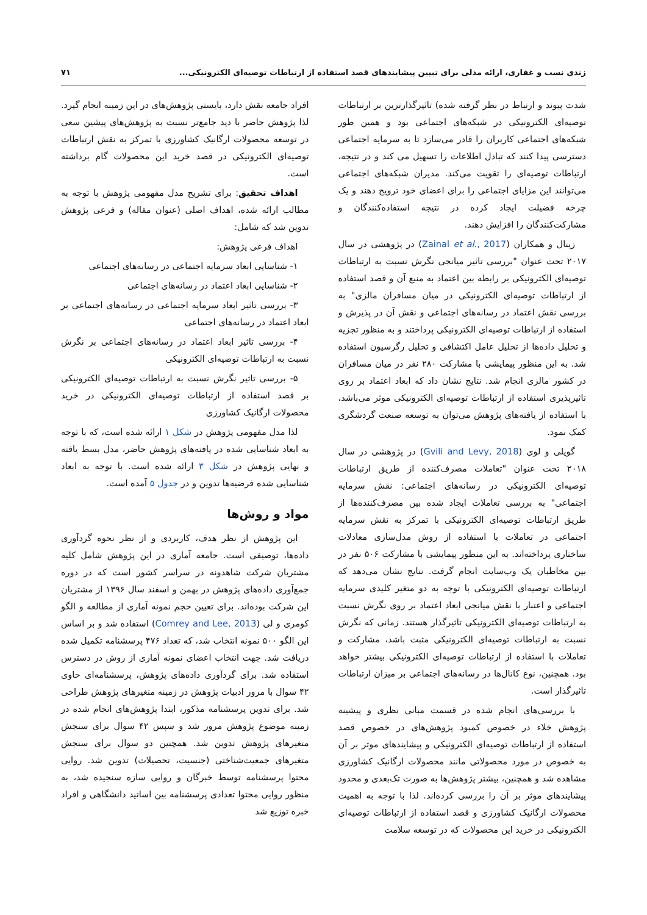زندی نسب و غفاری، ارائه مدلی برای تبیین پیشایندهای قصد استفاده از ارتباطات توصیه‌ای الکترونیکی... ۷۱
شدت پیوند و ارتباط در نظر گرفته شده) تاثیرگذارترین بر ارتباطات توصیه‌ای الکترونیکی در شبکه‌های اجتماعی بود و همین طور شبکه‌های اجتماعی کاربران را قادر می‌سازد تا به سرمایه اجتماعی دسترسی پیدا کنند که تبادل اطلاعات را تسهیل می کند و در نتیجه، ارتباطات توصیه‌ای را تقویت می‌کند. مدیران شبکه‌های اجتماعی می‌توانند این مزایای اجتماعی را برای اعضای خود ترویج دهند و یک چرخه فضیلت ایجاد کرده در نتیجه استفاده‌کنندگان و مشارکت‌کنندگان را افزایش دهند.
زینال و همکاران (Zainal et al., 2017) در پژوهشی در سال ۲۰۱۷ تحت عنوان "بررسی تاثیر میانجی نگرش نسبت به ارتباطات توصیه‌ای الکترونیکی بر رابطه بین اعتماد به منبع آن و قصد استفاده از ارتباطات توصیه‌ای الکترونیکی در میان مسافران مالزی" به بررسی نقش اعتماد در رسانه‌های اجتماعی و نقش آن در پذیرش و استفاده از ارتباطات توصیه‌ای الکترونیکی پرداختند و به منظور تجزیه و تحلیل داده‌ها از تحلیل عامل اکتشافی و تحلیل رگرسیون استفاده شد. به این منظور پیمایشی با مشارکت ۲۸۰ نفر در میان مسافران در کشور مالزی انجام شد. نتایج نشان داد که ابعاد اعتماد بر روی تاثیرپذیری استفاده از ارتباطات توصیه‌ای الکترونیکی موثر می‌باشد، با استفاده از یافته‌های پژوهش می‌توان به توسعه صنعت گردشگری کمک نمود.
گویلی و لوی (Gvili and Levy, 2018) در پژوهشی در سال ۲۰۱۸ تحت عنوان "تعاملات مصرف‌کننده از طریق ارتباطات توصیه‌ای الکترونیکی در رسانه‌های اجتماعی: نقش سرمایه اجتماعی" به بررسی تعاملات ایجاد شده بین مصرف‌کننده‌ها از طریق ارتباطات توصیه‌ای الکترونیکی با تمرکز به نقش سرمایه اجتماعی در تعاملات با استفاده از روش مدل‌سازی معادلات ساختاری پرداخته‌اند. به این منظور پیمایشی با مشارکت ۵۰۶ نفر در بین مخاطبان یک وب‌سایت انجام گرفت. نتایج نشان می‌دهد که ارتباطات توصیه‌ای الکترونیکی با توجه به دو متغیر کلیدی سرمایه اجتماعی و اعتبار با نقش میانجی ابعاد اعتماد بر روی نگرش نسبت به ارتباطات توصیه‌ای الکترونیکی تاثیرگذار هستند. زمانی که نگرش نسبت به ارتباطات توصیه‌ای الکترونیکی مثبت باشد، مشارکت و تعاملات با استفاده از ارتباطات توصیه‌ای الکترونیکی بیشتر خواهد بود. همچنین، نوع کانال‌ها در رسانه‌های اجتماعی بر میزان ارتباطات تاثیرگذار است.
با بررسی‌های انجام شده در قسمت مبانی نظری و پیشینه پژوهش خلاء در خصوص کمبود پژوهش‌های در خصوص قصد استفاده از ارتباطات توصیه‌ای الکترونیکی و پیشایندهای موثر بر آن به خصوص در مورد محصولاتی مانند محصولات ارگانیک کشاورزی مشاهده شد و همچنین، بیشتر پژوهش‌ها به صورت تک‌بعدی و محدود پیشایندهای موثر بر آن را بررسی کرده‌اند. لذا با توجه به اهمیت محصولات ارگانیک کشاورزی و قصد استفاده از ارتباطات توصیه‌ای الکترونیکی در خرید این محصولات که در توسعه سلامت
افراد جامعه نقش دارد، بایستی پژوهش‌های در این زمینه انجام گیرد. لذا پژوهش حاضر با دید جامع‌تر نسبت به پژوهش‌های پیشین سعی در توسعه محصولات ارگانیک کشاورزی با تمرکز به نقش ارتباطات توصیه‌ای الکترونیکی در قصد خرید این محصولات گام برداشته است.
اهداف تحقیق: برای تشریح مدل مفهومی پژوهش با توجه به مطالب ارائه شده، اهداف اصلی (عنوان مقاله) و فرعی پژوهش تدوین شد که شامل:
اهداف فرعی پژوهش:
۱- شناسایی ابعاد سرمایه اجتماعی در رسانه‌های اجتماعی
۲- شناسایی ابعاد اعتماد در رسانه‌های اجتماعی
۳- بررسی تاثیر ابعاد سرمایه اجتماعی در رسانه‌های اجتماعی بر ابعاد اعتماد در رسانه‌های اجتماعی
۴- بررسی تاثیر ابعاد اعتماد در رسانه‌های اجتماعی بر نگرش نسبت به ارتباطات توصیه‌ای الکترونیکی
۵- بررسی تاثیر نگرش نسبت به ارتباطات توصیه‌ای الکترونیکی بر قصد استفاده از ارتباطات توصیه‌ای الکترونیکی در خرید محصولات ارگانیک کشاورزی
لذا مدل مفهومی پژوهش در شکل ۱ ارائه شده است، که با توجه به ابعاد شناسایی شده در یافته‌های پژوهش حاضر، مدل بسط یافته و نهایی پژوهش در شکل ۳ ارائه شده است. با توجه به ابعاد شناسایی شده فرضیه‌ها تدوین و در جدول ۵ آمده است.
مواد و روش‌ها
این پژوهش از نظر هدف، کاربردی و از نظر نحوه گردآوری داده‌ها، توصیفی است. جامعه آماری در این پژوهش شامل کلیه مشتریان شرکت شاهدونه در سراسر کشور است که در دوره جمع‌آوری داده‌های پژوهش در بهمن و اسفند سال ۱۳۹۶ از مشتریان این شرکت بوده‌اند. برای تعیین حجم نمونه آماری از مطالعه و الگو کومری و لی (Comrey and Lee, 2013) استفاده شد و بر اساس این الگو ۵۰۰ نمونه انتخاب شد، که تعداد ۴۷۶ پرسشنامه تکمیل شده دریافت شد. جهت انتخاب اعضای نمونه آماری از روش در دسترس استفاده شد. برای گردآوری داده‌های پژوهش، پرسشنامه‌ای حاوی ۴۲ سوال با مرور ادبیات پژوهش در زمینه متغیرهای پژوهش طراحی شد. برای تدوین پرسشنامه مذکور، ابتدا پژوهش‌های انجام شده در زمینه موضوع پژوهش مرور شد و سپس ۴۲ سوال برای سنجش متغیرهای پژوهش تدوین شد. همچنین دو سوال برای سنجش متغیرهای جمعیت‌شناختی (جنسیت، تحصیلات) تدوین شد. روایی محتوا پرسشنامه توسط خبرگان و روایی سازه سنجیده شد، به منظور روایی محتوا تعدادی پرسشنامه بین اساتید دانشگاهی و افراد خبره توزیع شد